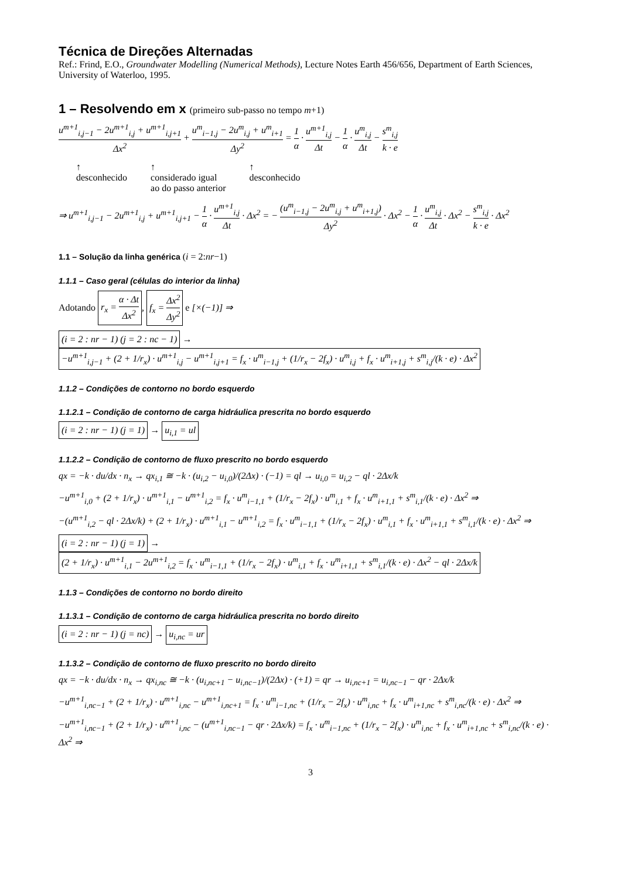Técnica de Direções Alternadas
Ref.: Frind, E.O., Groundwater Modelling (Numerical Methods), Lecture Notes Earth 456/656, Department of Earth Sciences, University of Waterloo, 1995.
1 – Resolvendo em x (primeiro sub-passo no tempo m+1)
u<sup>m+1</sup><sub>i,j−1</sub> − 2u<sup>m+1</sup><sub>i,j</sub> + u<sup>m+1</sup><sub>i,j+1</sub> Δx<sup>2</sup> + u<sup>m</sup><sub>i−1,j</sub> − 2u<sup>m</sup><sub>i,j</sub> + u<sup>m</sup><sub>i+1</sub> Δy<sup>2</sup> = 1 α · u<sup>m+1</sup><sub>i,j</sub> Δt − 1 α · u<sup>m</sup><sub>i,j</sub> Δt − s<sup>m</sup><sub>i,j</sub> k · e
↑
desconhecido
↑
considerado igual
ao do passo anterior
↑
desconhecido
⇒ u<sup>m+1</sup><sub>i,j−1</sub> − 2u<sup>m+1</sup><sub>i,j</sub> + u<sup>m+1</sup><sub>i,j+1</sub> − 1 α · u<sup>m+1</sup><sub>i,j</sub> Δt · Δx<sup>2</sup> = − (u<sup>m</sup><sub>i−1,j</sub> − 2u<sup>m</sup><sub>i,j</sub> + u<sup>m</sup><sub>i+1,j</sub>) Δy<sup>2</sup> · Δx<sup>2</sup> − 1 α · u<sup>m</sup><sub>i,j</sub> Δt · Δx<sup>2</sup> − s<sup>m</sup><sub>i,j</sub> k · e · Δx<sup>2</sup>
1.1 – Solução da linha genérica (i = 2:nr−1)
1.1.1 – Caso geral (células do interior da linha)
Adotando r<sub>x</sub> = α · Δt Δx<sup>2</sup>, f<sub>x</sub> = Δx<sup>2</sup> Δy<sup>2</sup> e [×(−1)] ⇒
(i = 2 : nr − 1) (j = 2 : nc − 1) → −u<sup>m+1</sup><sub>i,j−1</sub> + (2 + 1/r<sub>x</sub>) · u<sup>m+1</sup><sub>i,j</sub> − u<sup>m+1</sup><sub>i,j+1</sub> = f<sub>x</sub> · u<sup>m</sup><sub>i−1,j</sub> + (1/r<sub>x</sub> − 2f<sub>x</sub>) · u<sup>m</sup><sub>i,j</sub> + f<sub>x</sub> · u<sup>m</sup><sub>i+1,j</sub> + s<sup>m</sup><sub>i,j</sub>/(k · e) · Δx<sup>2</sup>
1.1.2 – Condições de contorno no bordo esquerdo
1.1.2.1 – Condição de contorno de carga hidráulica prescrita no bordo esquerdo
(i = 2 : nr − 1) (j = 1) → u<sub>i,1</sub> = ul
1.1.2.2 – Condição de contorno de fluxo prescrito no bordo esquerdo
qx = −k · du/dx · n<sub>x</sub> → qx<sub>i,1</sub> ≅ −k · (u<sub>i,2</sub> − u<sub>i,0</sub>)/(2Δx) · (−1) = ql → u<sub>i,0</sub> = u<sub>i,2</sub> − ql · 2Δx/k
−u<sup>m+1</sup><sub>i,0</sub> + (2 + 1/r<sub>x</sub>) · u<sup>m+1</sup><sub>i,1</sub> − u<sup>m+1</sup><sub>i,2</sub> = f<sub>x</sub> · u<sup>m</sup><sub>i−1,1</sub> + (1/r<sub>x</sub> − 2f<sub>x</sub>) · u<sup>m</sup><sub>i,1</sub> + f<sub>x</sub> · u<sup>m</sup><sub>i+1,1</sub> + s<sup>m</sup><sub>i,1</sub>/(k · e) · Δx<sup>2</sup> ⇒
−(u<sup>m+1</sup><sub>i,2</sub> − ql · 2Δx/k) + (2 + 1/r<sub>x</sub>) · u<sup>m+1</sup><sub>i,1</sub> − u<sup>m+1</sup><sub>i,2</sub> = f<sub>x</sub> · u<sup>m</sup><sub>i−1,1</sub> + (1/r<sub>x</sub> − 2f<sub>x</sub>) · u<sup>m</sup><sub>i,1</sub> + f<sub>x</sub> · u<sup>m</sup><sub>i+1,1</sub> + s<sup>m</sup><sub>i,1</sub>/(k · e) · Δx<sup>2</sup> ⇒
(i = 2 : nr − 1) (j = 1) → (2 + 1/r<sub>x</sub>) · u<sup>m+1</sup><sub>i,1</sub> − 2u<sup>m+1</sup><sub>i,2</sub> = f<sub>x</sub> · u<sup>m</sup><sub>i−1,1</sub> + (1/r<sub>x</sub> − 2f<sub>x</sub>) · u<sup>m</sup><sub>i,1</sub> + f<sub>x</sub> · u<sup>m</sup><sub>i+1,1</sub> + s<sup>m</sup><sub>i,1</sub>/(k · e) · Δx<sup>2</sup> − ql · 2Δx/k
1.1.3 – Condições de contorno no bordo direito
1.1.3.1 – Condição de contorno de carga hidráulica prescrita no bordo direito
(i = 2 : nr − 1) (j = nc) → u<sub>i,nc</sub> = ur
1.1.3.2 – Condição de contorno de fluxo prescrito no bordo direito
qx = −k · du/dx · n<sub>x</sub> → qx<sub>i,nc</sub> ≅ −k · (u<sub>i,nc+1</sub> − u<sub>i,nc−1</sub>)/(2Δx) · (+1) = qr → u<sub>i,nc+1</sub> = u<sub>i,nc−1</sub> − qr · 2Δx/k
−u<sup>m+1</sup><sub>i,nc−1</sub> + (2 + 1/r<sub>x</sub>) · u<sup>m+1</sup><sub>i,nc</sub> − u<sup>m+1</sup><sub>i,nc+1</sub> = f<sub>x</sub> · u<sup>m</sup><sub>i−1,nc</sub> + (1/r<sub>x</sub> − 2f<sub>x</sub>) · u<sup>m</sup><sub>i,nc</sub> + f<sub>x</sub> · u<sup>m</sup><sub>i+1,nc</sub> + s<sup>m</sup><sub>i,nc</sub>/(k · e) · Δx<sup>2</sup> ⇒
−u<sup>m+1</sup><sub>i,nc−1</sub> + (2 + 1/r<sub>x</sub>) · u<sup>m+1</sup><sub>i,nc</sub> − (u<sup>m+1</sup><sub>i,nc−1</sub> − qr · 2Δx/k) = f<sub>x</sub> · u<sup>m</sup><sub>i−1,nc</sub> + (1/r<sub>x</sub> − 2f<sub>x</sub>) · u<sup>m</sup><sub>i,nc</sub> + f<sub>x</sub> · u<sup>m</sup><sub>i+1,nc</sub> + s<sup>m</sup><sub>i,nc</sub>/(k · e) · Δx<sup>2</sup> ⇒
3